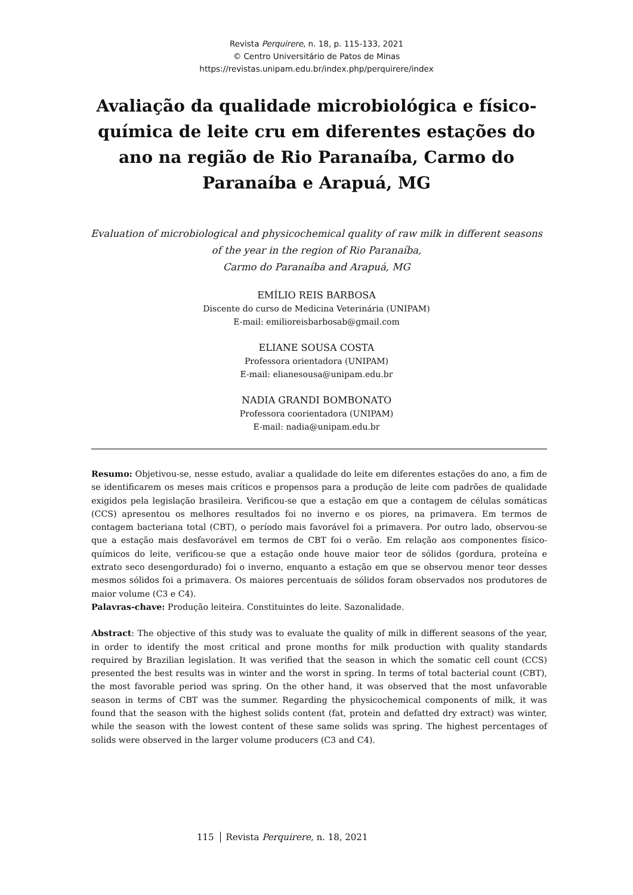Revista Perquirere, n. 18, p. 115-133, 2021
© Centro Universitário de Patos de Minas
https://revistas.unipam.edu.br/index.php/perquirere/index
Avaliação da qualidade microbiológica e físico-química de leite cru em diferentes estações do ano na região de Rio Paranaíba, Carmo do Paranaíba e Arapuá, MG
Evaluation of microbiological and physicochemical quality of raw milk in different seasons of the year in the region of Rio Paranaíba,
Carmo do Paranaíba and Arapuá, MG
EMÍLIO REIS BARBOSA
Discente do curso de Medicina Veterinária (UNIPAM)
E-mail: emilioreisbarbosab@gmail.com
ELIANE SOUSA COSTA
Professora orientadora (UNIPAM)
E-mail: elianesousa@unipam.edu.br
NADIA GRANDI BOMBONATO
Professora coorientadora (UNIPAM)
E-mail: nadia@unipam.edu.br
Resumo: Objetivou-se, nesse estudo, avaliar a qualidade do leite em diferentes estações do ano, a fim de se identificarem os meses mais críticos e propensos para a produção de leite com padrões de qualidade exigidos pela legislação brasileira. Verificou-se que a estação em que a contagem de células somáticas (CCS) apresentou os melhores resultados foi no inverno e os piores, na primavera. Em termos de contagem bacteriana total (CBT), o período mais favorável foi a primavera. Por outro lado, observou-se que a estação mais desfavorável em termos de CBT foi o verão. Em relação aos componentes físico-químicos do leite, verificou-se que a estação onde houve maior teor de sólidos (gordura, proteína e extrato seco desengordurado) foi o inverno, enquanto a estação em que se observou menor teor desses mesmos sólidos foi a primavera. Os maiores percentuais de sólidos foram observados nos produtores de maior volume (C3 e C4).
Palavras-chave: Produção leiteira. Constituintes do leite. Sazonalidade.
Abstract: The objective of this study was to evaluate the quality of milk in different seasons of the year, in order to identify the most critical and prone months for milk production with quality standards required by Brazilian legislation. It was verified that the season in which the somatic cell count (CCS) presented the best results was in winter and the worst in spring. In terms of total bacterial count (CBT), the most favorable period was spring. On the other hand, it was observed that the most unfavorable season in terms of CBT was the summer. Regarding the physicochemical components of milk, it was found that the season with the highest solids content (fat, protein and defatted dry extract) was winter, while the season with the lowest content of these same solids was spring. The highest percentages of solids were observed in the larger volume producers (C3 and C4).
115 Revista Perquirere, n. 18, 2021